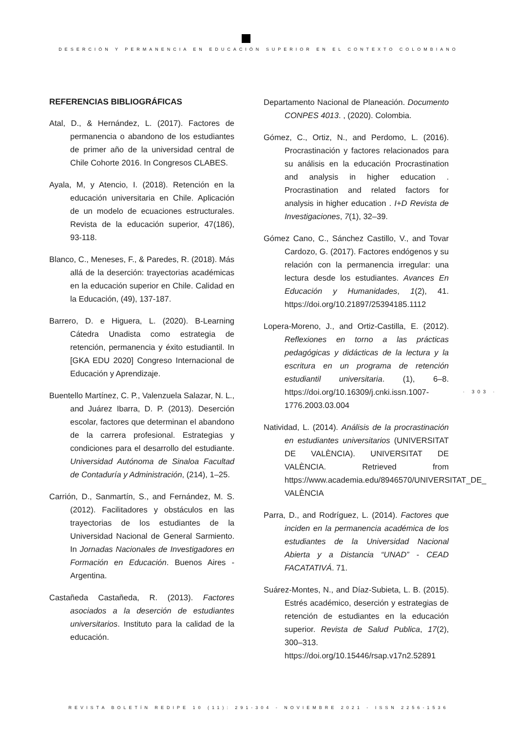DESERCIÓN Y PERMANENCIA EN EDUCACIÓN SUPERIOR EN EL CONTEXTO COLOMBIANO
REFERENCIAS BIBLIOGRÁFICAS
Atal, D., & Hernández, L. (2017). Factores de permanencia o abandono de los estudiantes de primer año de la universidad central de Chile Cohorte 2016. In Congresos CLABES.
Ayala, M, y Atencio, I. (2018). Retención en la educación universitaria en Chile. Aplicación de un modelo de ecuaciones estructurales. Revista de la educación superior, 47(186), 93-118.
Blanco, C., Meneses, F., & Paredes, R. (2018). Más allá de la deserción: trayectorias académicas en la educación superior en Chile. Calidad en la Educación, (49), 137-187.
Barrero, D. e Higuera, L. (2020). B-Learning Cátedra Unadista como estrategia de retención, permanencia y éxito estudiantil. In [GKA EDU 2020] Congreso Internacional de Educación y Aprendizaje.
Buentello Martínez, C. P., Valenzuela Salazar, N. L., and Juárez Ibarra, D. P. (2013). Deserción escolar, factores que determinan el abandono de la carrera profesional. Estrategias y condiciones para el desarrollo del estudiante. Universidad Autónoma de Sinaloa Facultad de Contaduría y Administración, (214), 1–25.
Carrión, D., Sanmartín, S., and Fernández, M. S. (2012). Facilitadores y obstáculos en las trayectorias de los estudiantes de la Universidad Nacional de General Sarmiento. In Jornadas Nacionales de Investigadores en Formación en Educación. Buenos Aires - Argentina.
Castañeda Castañeda, R. (2013). Factores asociados a la deserción de estudiantes universitarios. Instituto para la calidad de la educación.
Departamento Nacional de Planeación. Documento CONPES 4013. , (2020). Colombia.
Gómez, C., Ortiz, N., and Perdomo, L. (2016). Procrastinación y factores relacionados para su análisis en la educación Procrastination and analysis in higher education . Procrastination and related factors for analysis in higher education . I+D Revista de Investigaciones, 7(1), 32–39.
Gómez Cano, C., Sánchez Castillo, V., and Tovar Cardozo, G. (2017). Factores endógenos y su relación con la permanencia irregular: una lectura desde los estudiantes. Avances En Educación y Humanidades, 1(2), 41. https://doi.org/10.21897/25394185.1112
Lopera-Moreno, J., and Ortiz-Castilla, E. (2012). Reflexiones en torno a las prácticas pedagógicas y didácticas de la lectura y la escritura en un programa de retención estudiantil universitaria. (1), 6–8. https://doi.org/10.16309/j.cnki.issn.1007-1776.2003.03.004
Natividad, L. (2014). Análisis de la procrastinación en estudiantes universitarios (UNIVERSITAT DE VALÈNCIA). UNIVERSITAT DE VALÈNCIA. Retrieved from https://www.academia.edu/8946570/UNIVERSITAT_DE_ VALÈNCIA
Parra, D., and Rodríguez, L. (2014). Factores que inciden en la permanencia académica de los estudiantes de la Universidad Nacional Abierta y a Distancia “UNAD” - CEAD FACATATIVÁ. 71.
Suárez-Montes, N., and Díaz-Subieta, L. B. (2015). Estrés académico, deserción y estrategias de retención de estudiantes en la educación superior. Revista de Salud Publica, 17(2), 300–313. https://doi.org/10.15446/rsap.v17n2.52891
· 303 ·
REVISTA BOLETÍN REDIPE 10 (11): 291-304 - NOVIEMBRE 2021 - ISSN 2256-1536